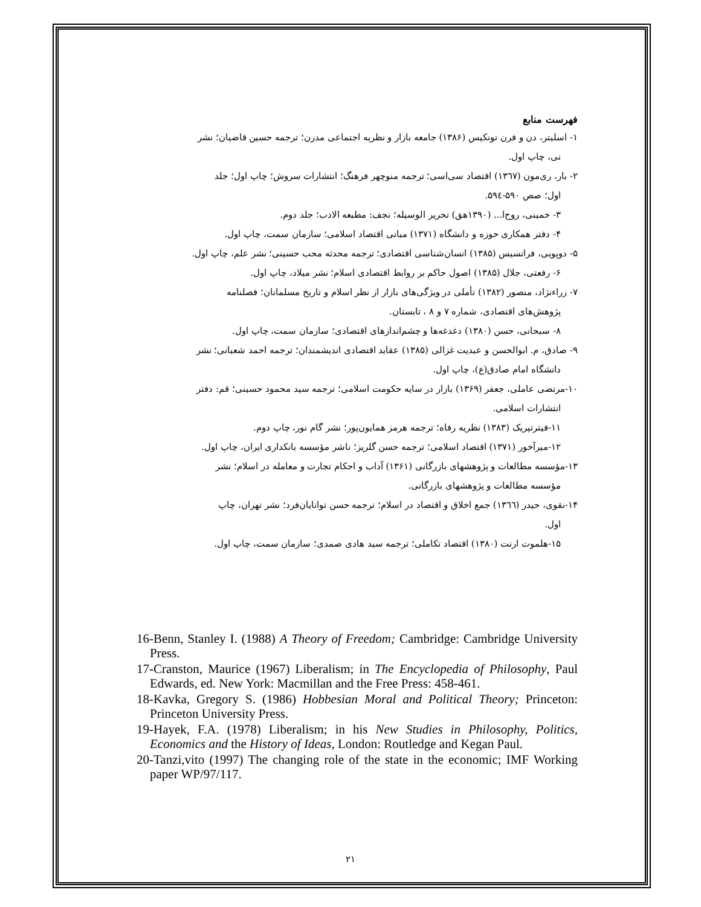فهرست منابع
۱- اسلیتر، دن و فرن تونکیس (۱۳۸۶) جامعه بازار و نظریه اجتماعی مدرن؛ ترجمه حسین قاضیان؛ نشر
نی، چاپ اول.
۲- بار، ری‌مون (۱۳٦٧) اقتصاد سی‌اسی؛ ترجمه منوچهر فرهنگ؛ انتشارات سروش؛ چاپ اول؛ جلد
اول؛ صص ۵۹۰-۵۹٤.
۳- خمینی، روح‌ا... (۱۳۹۰هق) تحریر الوسیله؛ نجف: مطبعه الادب؛ جلد دوم.
۴- دفتر همکاری حوزه و دانشگاه (۱۳۷۱) مبانی اقتصاد اسلامی؛ سازمان سمت، چاپ اول.
۵- دوپویی، فرانسیس (۱۳۸۵) انسان‌شناسی اقتصادی؛ ترجمه محدثه محب حسینی؛ نشر علم، چاپ اول.
۶- رفعتی، جلال (۱۳۸۵) اصول حاکم بر روابط اقتصادی اسلام؛ نشر میلاد، چاپ اول.
۷- زراءنژاد، منصور (۱۳۸۲) تأملی در ویژگی‌های بازار از نظر اسلام و تاریخ مسلمانان؛ فصلنامه
پژوهش‌های اقتصادی، شماره ۷ و ۸ ، تابستان.
۸- سبحانی، حسن (۱۳۸۰) دغدغه‌ها و چشم‌اندازهای اقتصادی؛ سازمان سمت، چاپ اول.
۹- صادق، م. ابوالحسن و عبدیت غزالی (۱۳۸۵) عقاید اقتصادی اندیشمندان؛ ترجمه احمد شعبانی؛ نشر
دانشگاه امام صادق(ع)، چاپ اول.
۱۰-مرتضی عاملی، جعفر (۱۳۶۹) بازار در سایه حکومت اسلامی؛ ترجمه سید محمود حسینی؛ قم: دفتر
انتشارات اسلامی.
۱۱-فیترتپریک (۱۳۸۳) نظریه رفاه؛ ترجمه هرمز همایون‌پور؛ نشر گام نور، چاپ دوم.
۱۲-میرآخور (۱۳۷۱) اقتصاد اسلامی؛ ترجمه حسن گلریز؛ ناشر مؤسسه بانکداری ایران، چاپ اول.
۱۳-مؤسسه مطالعات و پژوهشهای بازرگانی (۱۳۶۱) آداب و احکام تجارت و معامله در اسلام؛ نشر
مؤسسه مطالعات و پژوهشهای بازرگانی.
۱۴-نقوی، حیدر (۱۳٦٦) جمع اخلاق و اقتصاد در اسلام؛ ترجمه حسن توانایان‌فرد؛ نشر تهران، چاپ
اول.
۱۵-هلموت ارنت (۱۳۸۰) اقتصاد تکاملی؛ ترجمه سید هادی صمدی؛ سازمان سمت، چاپ اول.
16-Benn, Stanley I. (1988) A Theory of Freedom; Cambridge: Cambridge University Press.
17-Cranston, Maurice (1967) Liberalism; in The Encyclopedia of Philosophy, Paul Edwards, ed. New York: Macmillan and the Free Press: 458-461.
18-Kavka, Gregory S. (1986) Hobbesian Moral and Political Theory; Princeton: Princeton University Press.
19-Hayek, F.A. (1978) Liberalism; in his New Studies in Philosophy, Politics, Economics and the History of Ideas, London: Routledge and Kegan Paul.
20-Tanzi,vito (1997) The changing role of the state in the economic; IMF Working paper WP/97/117.
۲۱